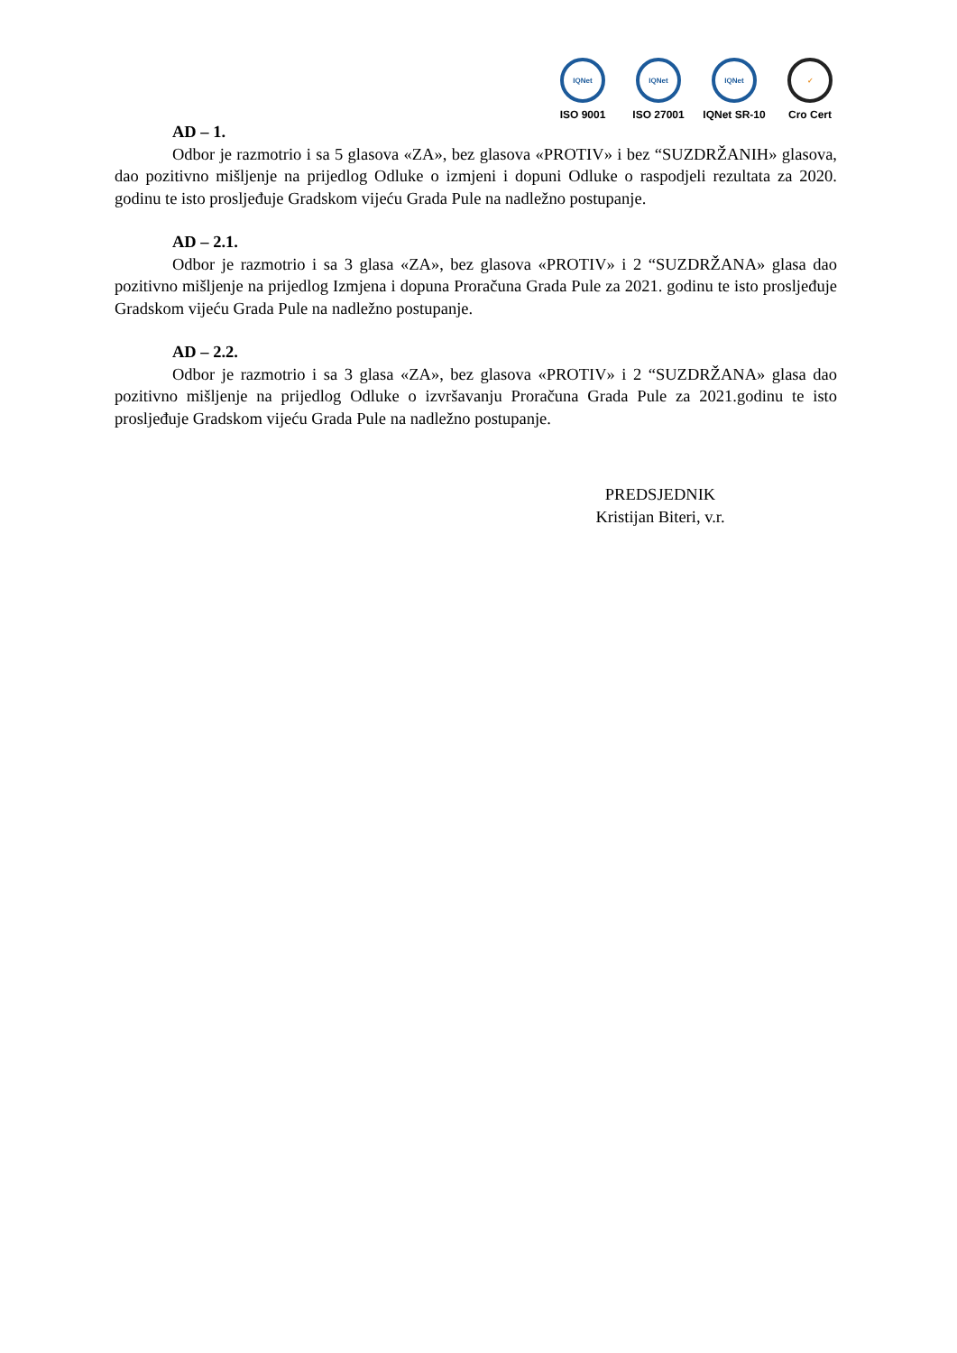IQNet
ISO 9001
IQNet
ISO 27001
IQNet
IQNet SR-10
✓
Cro Cert
AD – 1.
Odbor je razmotrio i sa 5 glasova «ZA», bez glasova «PROTIV» i bez “SUZDRŽANIH» glasova, dao pozitivno mišljenje na prijedlog Odluke o izmjeni i dopuni Odluke o raspodjeli rezultata za 2020. godinu te isto prosljeđuje Gradskom vijeću Grada Pule na nadležno postupanje.
AD – 2.1.
Odbor je razmotrio i sa 3 glasa «ZA», bez glasova «PROTIV» i 2 “SUZDRŽANA» glasa dao pozitivno mišljenje na prijedlog Izmjena i dopuna Proračuna Grada Pule za 2021. godinu te isto prosljeđuje Gradskom vijeću Grada Pule na nadležno postupanje.
AD – 2.2.
Odbor je razmotrio i sa 3 glasa «ZA», bez glasova «PROTIV» i 2 “SUZDRŽANA» glasa dao pozitivno mišljenje na prijedlog Odluke o izvršavanju Proračuna Grada Pule za 2021.godinu te isto prosljeđuje Gradskom vijeću Grada Pule na nadležno postupanje.
PREDSJEDNIK
Kristijan Biteri, v.r.